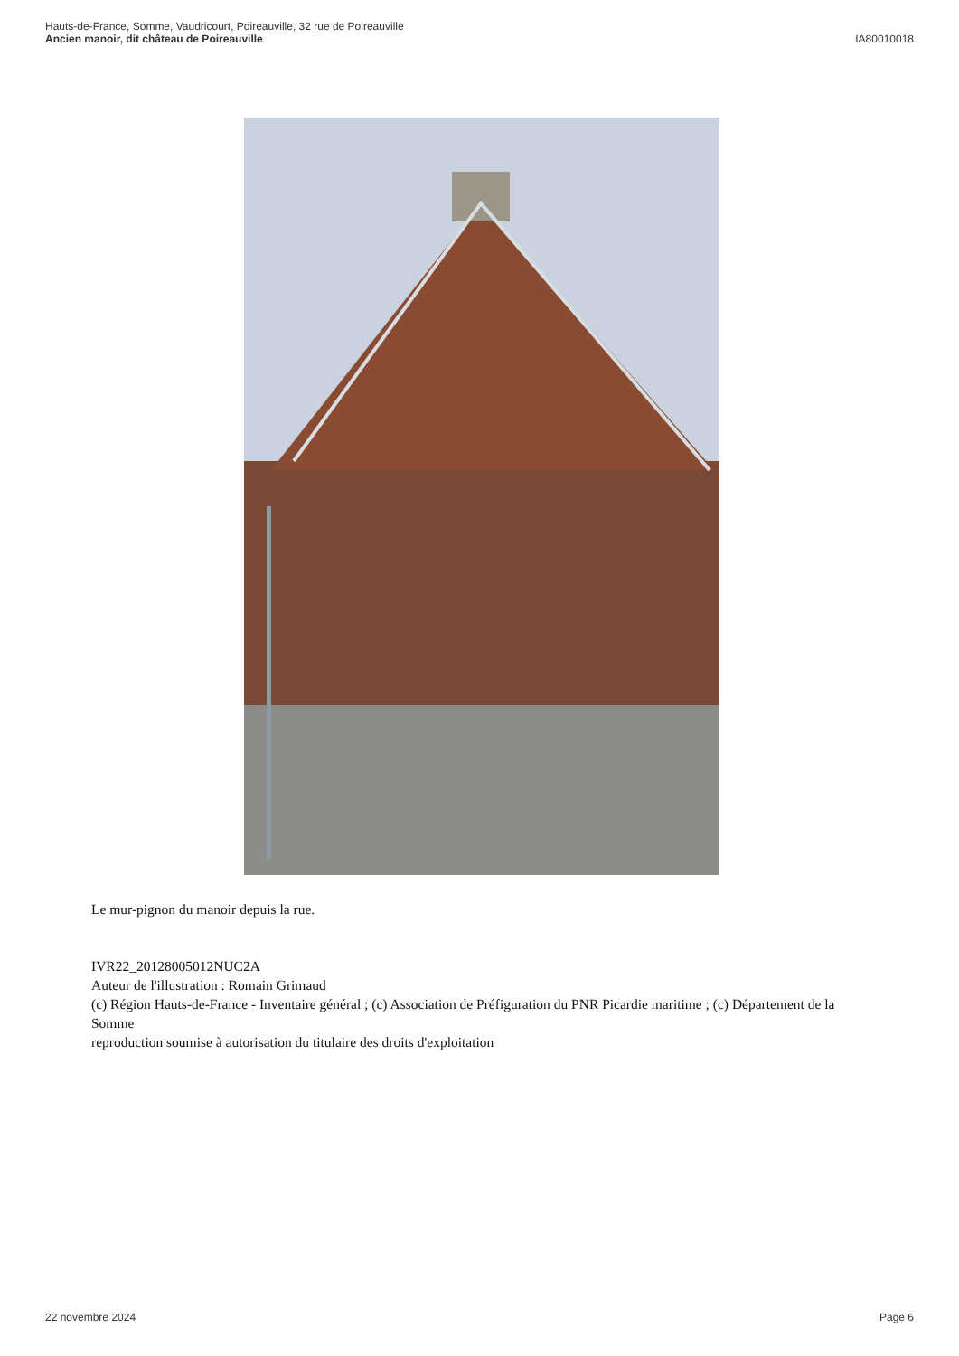Hauts-de-France, Somme, Vaudricourt, Poireauville, 32 rue de Poireauville
Ancien manoir, dit château de Poireauville
IA80010018
Le mur-pignon du manoir depuis la rue.
IVR22_20128005012NUC2A
Auteur de l'illustration : Romain Grimaud
(c) Région Hauts-de-France - Inventaire général ; (c) Association de Préfiguration du PNR Picardie maritime ; (c) Département de la Somme
reproduction soumise à autorisation du titulaire des droits d'exploitation
22 novembre 2024 Page 6